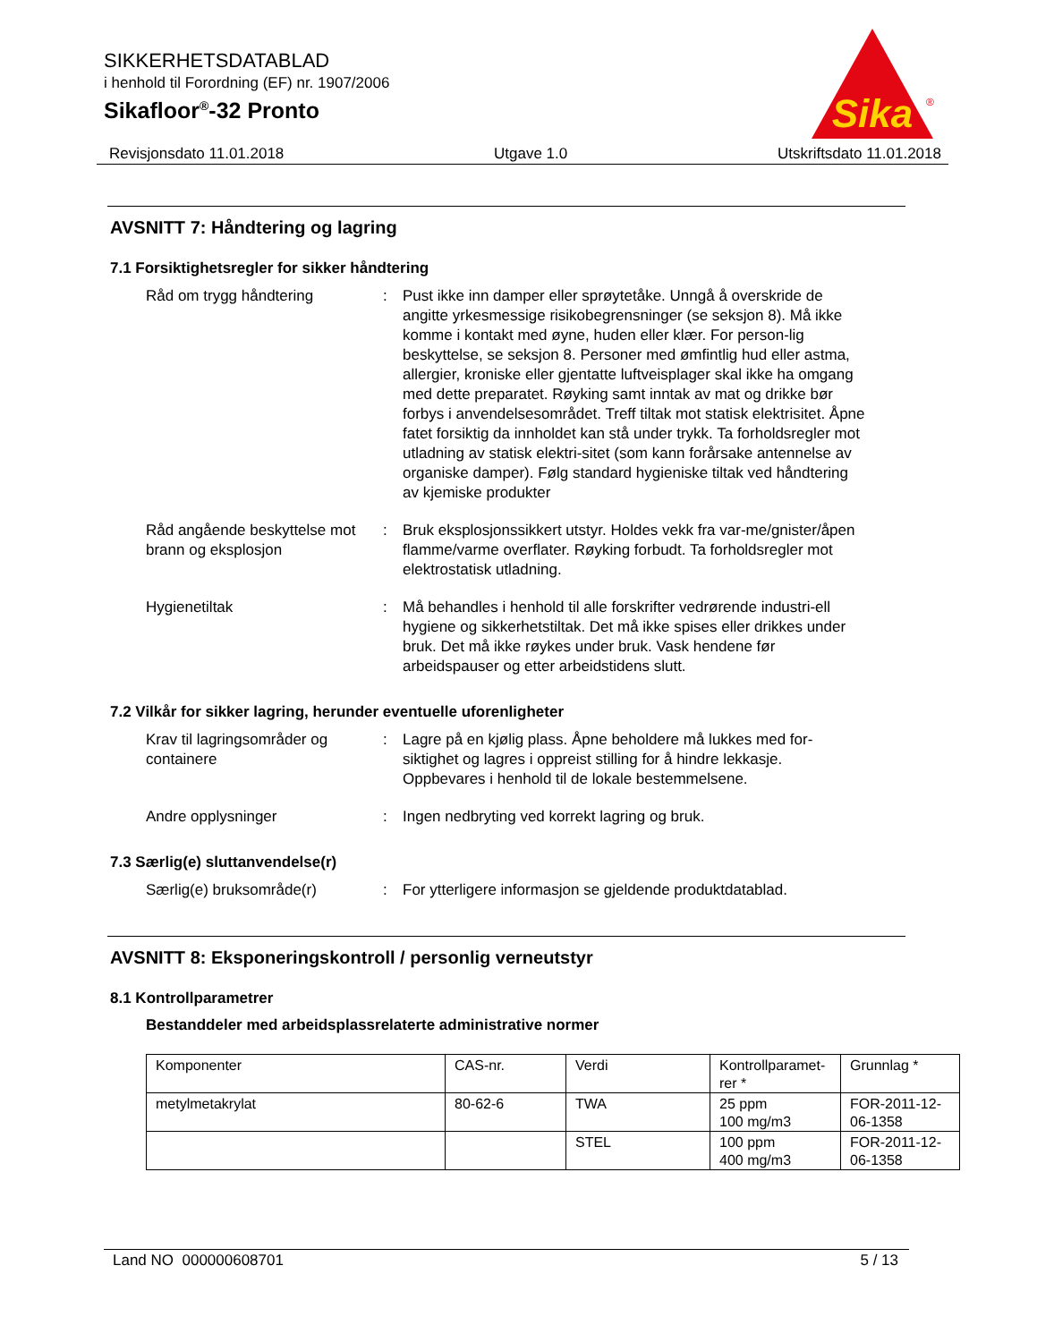SIKKERHETSDATABLAD
i henhold til Forordning (EF) nr. 1907/2006
Sikafloor<sup>®</sup>-32 Pronto
Sika
®
Revisjonsdato 11.01.2018 Utgave 1.0 Utskriftsdato 11.01.2018
AVSNITT 7: Håndtering og lagring
7.1 Forsiktighetsregler for sikker håndtering
Råd om trygg håndtering : Pust ikke inn damper eller sprøytetåke. Unngå å overskride de angitte yrkesmessige risikobegrensninger (se seksjon 8). Må ikke komme i kontakt med øyne, huden eller klær. For person-lig beskyttelse, se seksjon 8. Personer med ømfintlig hud eller astma, allergier, kroniske eller gjentatte luftveisplager skal ikke ha omgang med dette preparatet. Røyking samt inntak av mat og drikke bør forbys i anvendelsesområdet. Treff tiltak mot statisk elektrisitet. Åpne fatet forsiktig da innholdet kan stå under trykk. Ta forholdsregler mot utladning av statisk elektri-sitet (som kann forårsake antennelse av organiske damper). Følg standard hygieniske tiltak ved håndtering av kjemiske produkter
Råd angående beskyttelse mot brann og eksplosjon
: Bruk eksplosjonssikkert utstyr. Holdes vekk fra var-me/gnister/åpen flamme/varme overflater. Røyking forbudt. Ta forholdsregler mot elektrostatisk utladning.
Hygienetiltak : Må behandles i henhold til alle forskrifter vedrørende industri-ell hygiene og sikkerhetstiltak. Det må ikke spises eller drikkes under bruk. Det må ikke røykes under bruk. Vask hendene før arbeidspauser og etter arbeidstidens slutt.
7.2 Vilkår for sikker lagring, herunder eventuelle uforenligheter
Krav til lagringsområder og containere
: Lagre på en kjølig plass. Åpne beholdere må lukkes med for-siktighet og lagres i oppreist stilling for å hindre lekkasje. Oppbevares i henhold til de lokale bestemmelsene.
Andre opplysninger : Ingen nedbryting ved korrekt lagring og bruk.
7.3 Særlig(e) sluttanvendelse(r)
Særlig(e) bruksområde(r) : For ytterligere informasjon se gjeldende produktdatablad.
AVSNITT 8: Eksponeringskontroll / personlig verneutstyr
8.1 Kontrollparametrer
Bestanddeler med arbeidsplassrelaterte administrative normer
| Komponenter | CAS-nr. | Verdi | Kontrollparamet-rer * | Grunnlag * |
| metylmetakrylat | 80-62-6 | TWA | 25 ppm 100 mg/m3 | FOR-2011-12-06-1358 |
| | | STEL | 100 ppm 400 mg/m3 | FOR-2011-12-06-1358 |
Land NO 000000608701 5 / 13